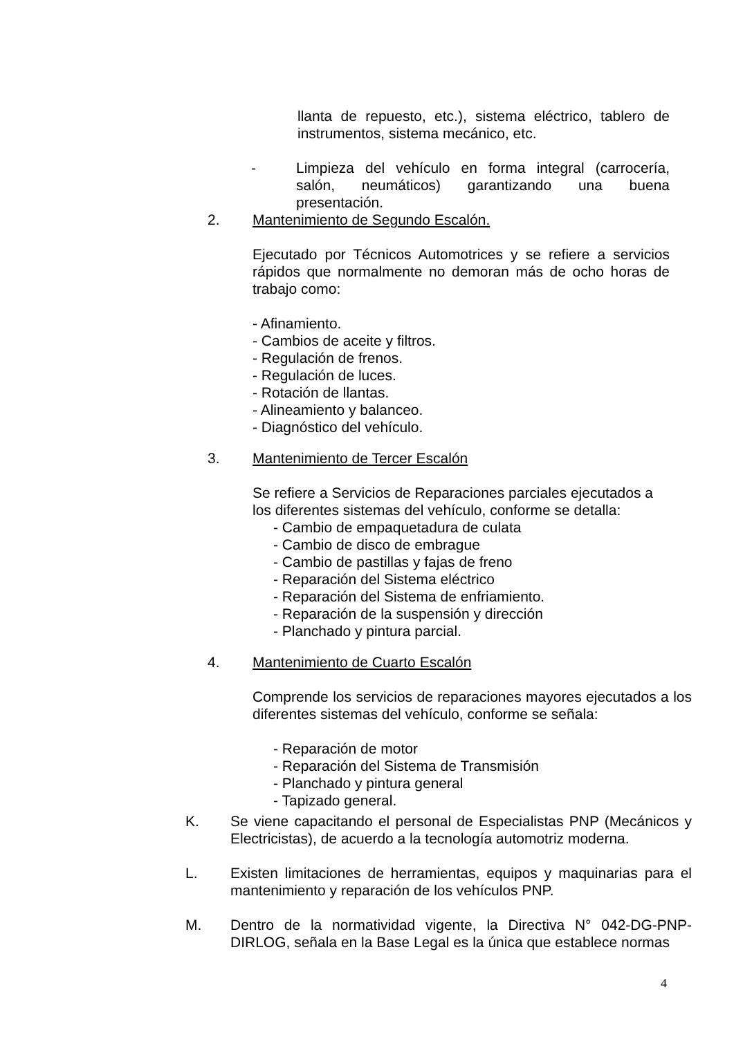llanta de repuesto, etc.), sistema eléctrico, tablero de instrumentos, sistema mecánico, etc.
- Limpieza del vehículo en forma integral (carrocería, salón, neumáticos) garantizando una buena presentación.
2. Mantenimiento de Segundo Escalón.
Ejecutado por Técnicos Automotrices y se refiere a servicios rápidos que normalmente no demoran más de ocho horas de trabajo como:
- Afinamiento.
- Cambios de aceite y filtros.
- Regulación de frenos.
- Regulación de luces.
- Rotación de llantas.
- Alineamiento y balanceo.
- Diagnóstico del vehículo.
3. Mantenimiento de Tercer Escalón
Se refiere a Servicios de Reparaciones parciales ejecutados a los diferentes sistemas del vehículo, conforme se detalla:
- Cambio de empaquetadura de culata
- Cambio de disco de embrague
- Cambio de pastillas y fajas de freno
- Reparación del Sistema eléctrico
- Reparación del Sistema de enfriamiento.
- Reparación de la suspensión y dirección
- Planchado y pintura parcial.
4. Mantenimiento de Cuarto Escalón
Comprende los servicios de reparaciones mayores ejecutados a los diferentes sistemas del vehículo, conforme se señala:
- Reparación de motor
- Reparación del Sistema de Transmisión
- Planchado y pintura general
- Tapizado general.
K. Se viene capacitando el personal de Especialistas PNP (Mecánicos y Electricistas), de acuerdo a la tecnología automotriz moderna.
L. Existen limitaciones de herramientas, equipos y maquinarias para el mantenimiento y reparación de los vehículos PNP.
M. Dentro de la normatividad vigente, la Directiva N° 042-DG-PNP-DIRLOG, señala en la Base Legal es la única que establece normas
4